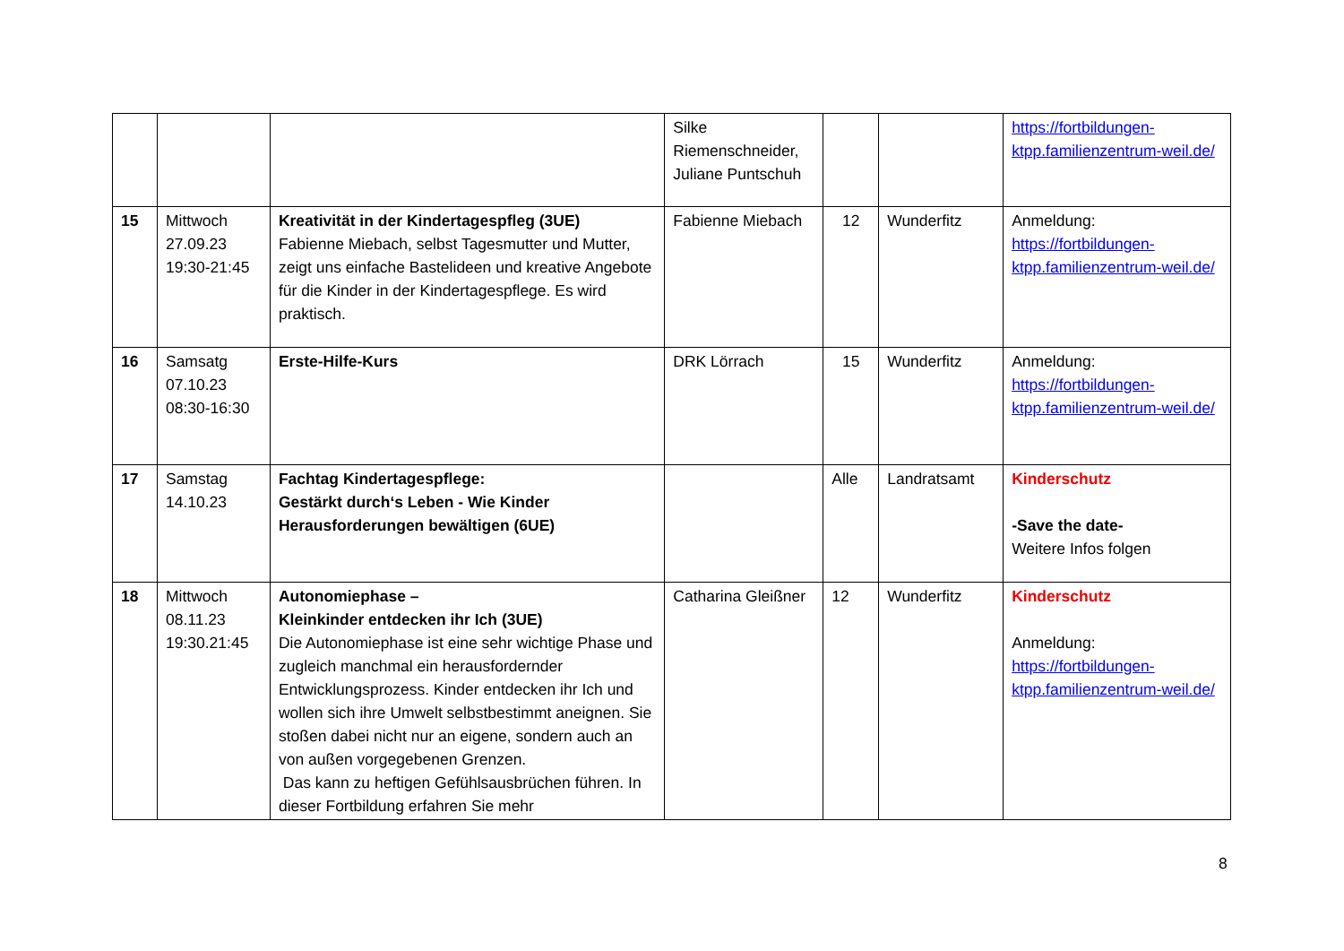| | | | Silke Riemenschneider, Juliane Puntschuh | | | https://fortbildungen-ktpp.familienzentrum-weil.de/ |
| 15 | Mittwoch 27.09.23 19:30-21:45 | Kreativität in der Kindertagespfleg (3UE) Fabienne Miebach, selbst Tagesmutter und Mutter, zeigt uns einfache Bastelideen und kreative Angebote für die Kinder in der Kindertagespflege. Es wird praktisch. | Fabienne Miebach | 12 | Wunderfitz | Anmeldung: https://fortbildungen-ktpp.familienzentrum-weil.de/ |
| 16 | Samsatg 07.10.23 08:30-16:30 | Erste-Hilfe-Kurs | DRK Lörrach | 15 | Wunderfitz | Anmeldung: https://fortbildungen-ktpp.familienzentrum-weil.de/ |
| 17 | Samstag 14.10.23 | Fachtag Kindertagespflege: Gestärkt durch‘s Leben - Wie Kinder Herausforderungen bewältigen (6UE) | | Alle | Landratsamt | Kinderschutz -Save the date- Weitere Infos folgen |
| 18 | Mittwoch 08.11.23 19:30.21:45 | Autonomiephase – Kleinkinder entdecken ihr Ich (3UE) Die Autonomiephase ist eine sehr wichtige Phase und zugleich manchmal ein herausfordernder Entwicklungsprozess. Kinder entdecken ihr Ich und wollen sich ihre Umwelt selbstbestimmt aneignen. Sie stoßen dabei nicht nur an eigene, sondern auch an von außen vorgegebenen Grenzen. Das kann zu heftigen Gefühlsausbrüchen führen. In dieser Fortbildung erfahren Sie mehr | Catharina Gleißner | 12 | Wunderfitz | Kinderschutz Anmeldung: https://fortbildungen-ktpp.familienzentrum-weil.de/ |
8